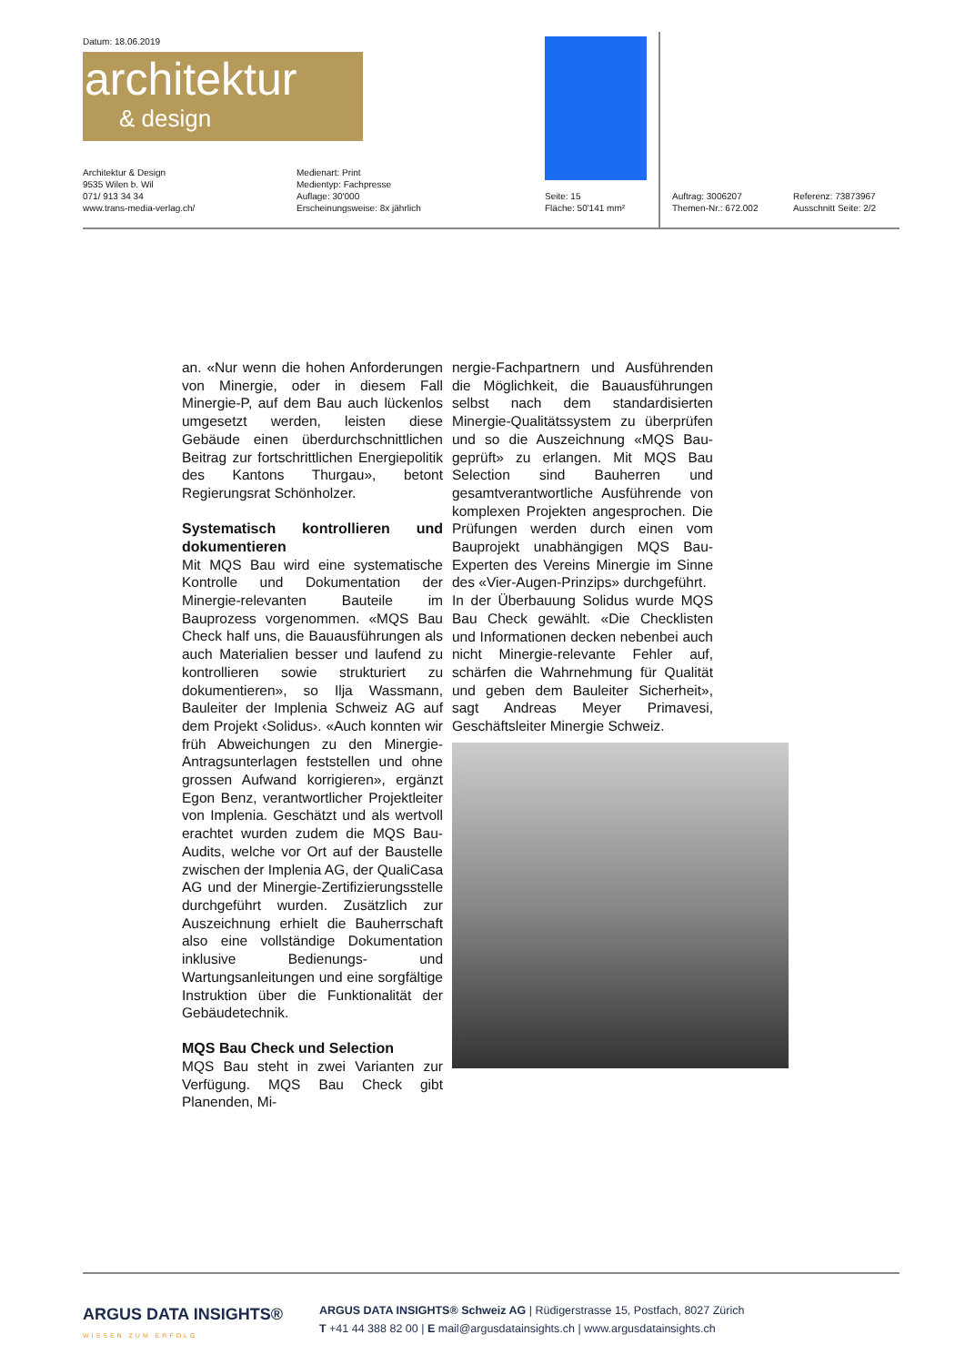Datum: 18.06.2019
architektur
& design
Architektur & Design
9535 Wilen b. Wil
071/ 913 34 34
www.trans-media-verlag.ch/
Medienart: Print
Medientyp: Fachpresse
Auflage: 30'000
Erscheinungsweise: 8x jährlich
Seite: 15
Fläche: 50'141 mm²
Auftrag: 3006207
Themen-Nr.: 672.002
Referenz: 73873967
Ausschnitt Seite: 2/2
an. «Nur wenn die hohen Anforderungen von Minergie, oder in diesem Fall Minergie-P, auf dem Bau auch lückenlos umgesetzt werden, leisten diese Gebäude einen überdurchschnittlichen Beitrag zur fortschrittlichen Energiepolitik des Kantons Thurgau», betont Regierungsrat Schönholzer.
Systematisch kontrollieren und dokumentieren
Mit MQS Bau wird eine systematische Kontrolle und Dokumentation der Minergie-relevanten Bauteile im Bauprozess vorgenommen. «MQS Bau Check half uns, die Bauausführungen als auch Materialien besser und laufend zu kontrollieren sowie strukturiert zu dokumentieren», so Ilja Wassmann, Bauleiter der Implenia Schweiz AG auf dem Projekt ‹Solidus›. «Auch konnten wir früh Abweichungen zu den Minergie-Antragsunterlagen feststellen und ohne grossen Aufwand korrigieren», ergänzt Egon Benz, verantwortlicher Projektleiter von Implenia. Geschätzt und als wertvoll erachtet wurden zudem die MQS Bau-Audits, welche vor Ort auf der Baustelle zwischen der Implenia AG, der QualiCasa AG und der Minergie-Zertifizierungsstelle durchgeführt wurden. Zusätzlich zur Auszeichnung erhielt die Bauherrschaft also eine vollständige Dokumentation inklusive Bedienungs- und Wartungsanleitungen und eine sorgfältige Instruktion über die Funktionalität der Gebäudetechnik.
MQS Bau Check und Selection
MQS Bau steht in zwei Varianten zur Verfügung. MQS Bau Check gibt Planenden, Mi-
nergie-Fachpartnern und Ausführenden die Möglichkeit, die Bauausführungen selbst nach dem standardisierten Minergie-Qualitätssystem zu überprüfen und so die Auszeichnung «MQS Bau-geprüft» zu erlangen. Mit MQS Bau Selection sind Bauherren und gesamtverantwortliche Ausführende von komplexen Projekten angesprochen. Die Prüfungen werden durch einen vom Bauprojekt unabhängigen MQS Bau-Experten des Vereins Minergie im Sinne des «Vier-Augen-Prinzips» durchgeführt.
In der Überbauung Solidus wurde MQS Bau Check gewählt. «Die Checklisten und Informationen decken nebenbei auch nicht Minergie-relevante Fehler auf, schärfen die Wahrnehmung für Qualität und geben dem Bauleiter Sicherheit», sagt Andreas Meyer Primavesi, Geschäftsleiter Minergie Schweiz.
ARGUS DATA INSIGHTS®
WISSEN ZUM ERFOLG
ARGUS DATA INSIGHTS® Schweiz AG | Rüdigerstrasse 15, Postfach, 8027 Zürich
T +41 44 388 82 00 | E mail@argusdatainsights.ch | www.argusdatainsights.ch